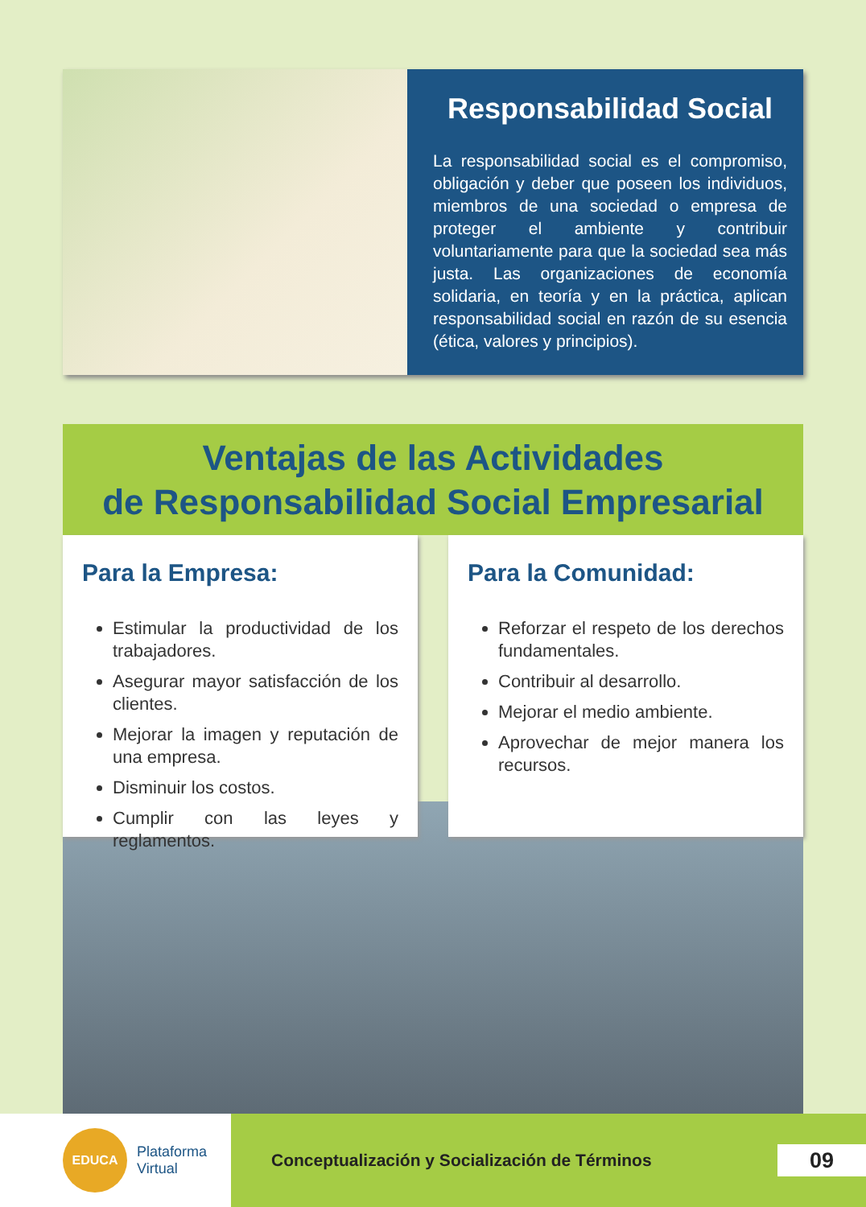Responsabilidad Social
La responsabilidad social es el compromiso, obligación y deber que poseen los individuos, miembros de una sociedad o empresa de proteger el ambiente y contribuir voluntariamente para que la sociedad sea más justa. Las organizaciones de economía solidaria, en teoría y en la práctica, aplican responsabilidad social en razón de su esencia (ética, valores y principios).
Ventajas de las Actividades
de Responsabilidad Social Empresarial
Para la Empresa:
Estimular la productividad de los trabajadores.
Asegurar mayor satisfacción de los clientes.
Mejorar la imagen y reputación de una empresa.
Disminuir los costos.
Cumplir con las leyes y reglamentos.
Para la Comunidad:
Reforzar el respeto de los derechos fundamentales.
Contribuir al desarrollo.
Mejorar el medio ambiente.
Aprovechar de mejor manera los recursos.
EDUCA
Plataforma
Virtual
Conceptualización y Socialización de Términos 09